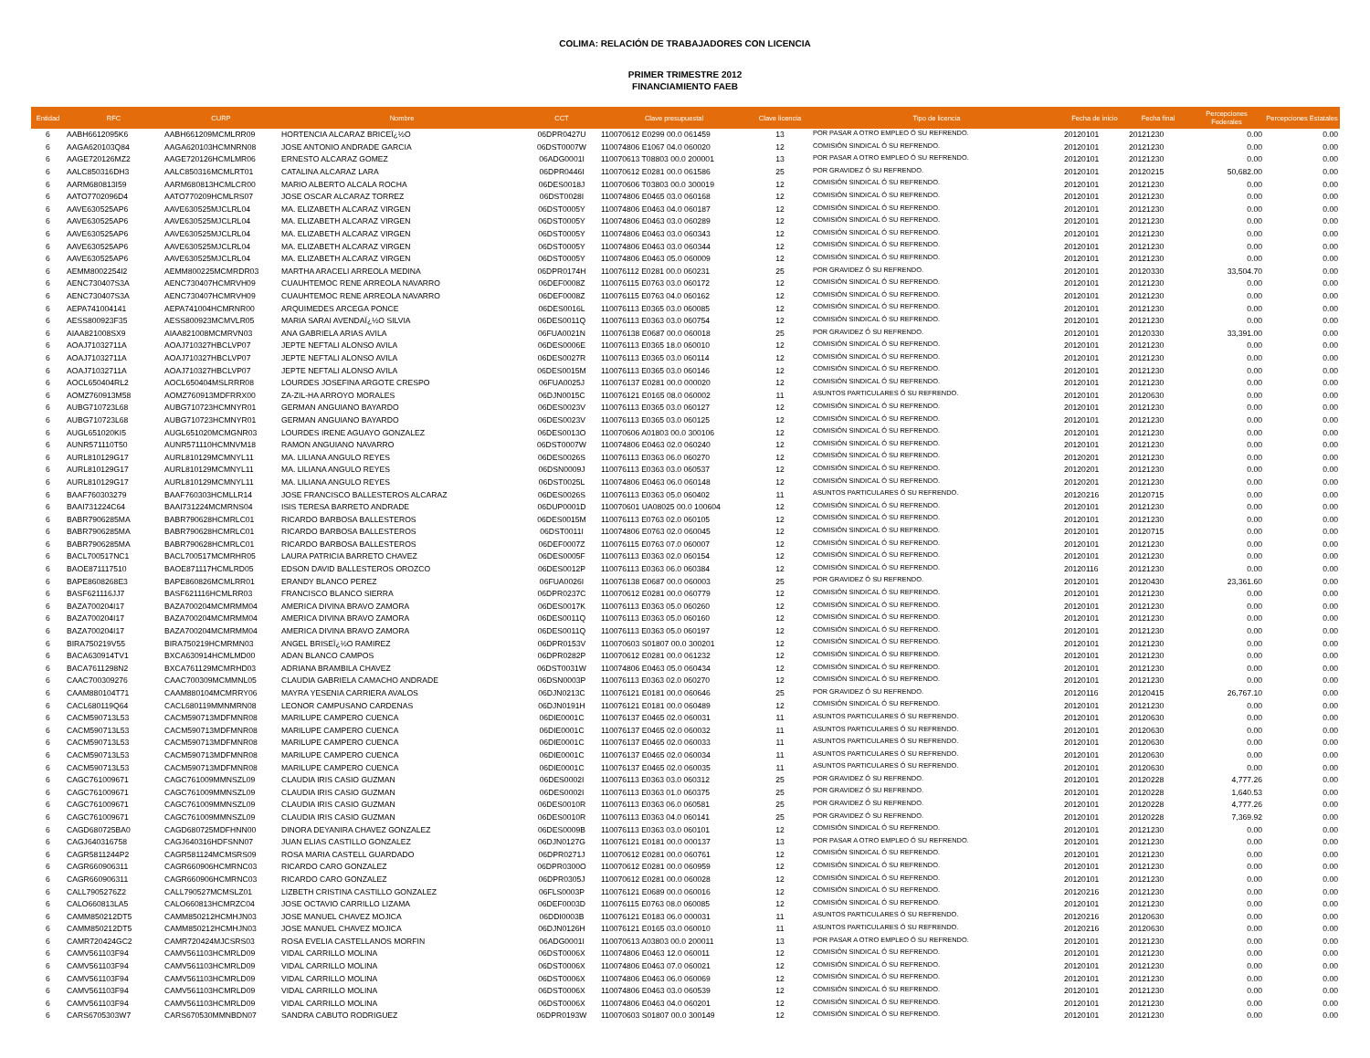COLIMA: RELACIÓN DE TRABAJADORES CON LICENCIA
PRIMER TRIMESTRE 2012
FINANCIAMIENTO FAEB
| Entidad | RFC | CURP | Nombre | CCT | Clave presupuestal | Clave licencia | Tipo de licencia | Fecha de inicio | Fecha final | Percepciones Federales | Percepciones Estatales |
| --- | --- | --- | --- | --- | --- | --- | --- | --- | --- | --- | --- |
| 6 | AABH6612095K6 | AABH661209MCMLRR09 | HORTENCIA ALCARAZ BRICEÏ¿½O | 06DPR0427U | 110070612 E0299 00.0 061459 | 13 | POR PASAR A OTRO EMPLEO Ó SU REFRENDO. | 20120101 | 20121230 | 0.00 | 0.00 |
| 6 | AAGA620103Q84 | AAGA620103HCMNRN08 | JOSE ANTONIO ANDRADE GARCIA | 06DST0007W | 110074806 E1067 04.0 060020 | 12 | COMISIÓN SINDICAL Ó SU REFRENDO. | 20120101 | 20121230 | 0.00 | 0.00 |
| 6 | AAGE720126MZ2 | AAGE720126HCMLMR06 | ERNESTO ALCARAZ GOMEZ | 06ADG0001I | 110070613 T08803 00.0 200001 | 13 | POR PASAR A OTRO EMPLEO Ó SU REFRENDO. | 20120101 | 20121230 | 0.00 | 0.00 |
| 6 | AALC850316DH3 | AALC850316MCMLRT01 | CATALINA ALCARAZ LARA | 06DPR0446I | 110070612 E0281 00.0 061586 | 25 | POR GRAVIDEZ Ó SU REFRENDO. | 20120101 | 20120215 | 50,682.00 | 0.00 |
| 6 | AARM680813I59 | AARM680813HCMLCR00 | MARIO ALBERTO ALCALA ROCHA | 06DES0018J | 110070606 T03803 00.0 300019 | 12 | COMISIÓN SINDICAL Ó SU REFRENDO. | 20120101 | 20121230 | 0.00 | 0.00 |
| 6 | AATO7702096D4 | AATO770209HCMLRS07 | JOSE OSCAR ALCARAZ TORREZ | 06DST0028I | 110074806 E0465 03.0 060168 | 12 | COMISIÓN SINDICAL Ó SU REFRENDO. | 20120101 | 20121230 | 0.00 | 0.00 |
| 6 | AAVE630525AP6 | AAVE630525MJCLRL04 | MA. ELIZABETH ALCARAZ VIRGEN | 06DST0005Y | 110074806 E0463 04.0 060187 | 12 | COMISIÓN SINDICAL Ó SU REFRENDO. | 20120101 | 20121230 | 0.00 | 0.00 |
| 6 | AAVE630525AP6 | AAVE630525MJCLRL04 | MA. ELIZABETH ALCARAZ VIRGEN | 06DST0005Y | 110074806 E0463 03.0 060289 | 12 | COMISIÓN SINDICAL Ó SU REFRENDO. | 20120101 | 20121230 | 0.00 | 0.00 |
| 6 | AAVE630525AP6 | AAVE630525MJCLRL04 | MA. ELIZABETH ALCARAZ VIRGEN | 06DST0005Y | 110074806 E0463 03.0 060343 | 12 | COMISIÓN SINDICAL Ó SU REFRENDO. | 20120101 | 20121230 | 0.00 | 0.00 |
| 6 | AAVE630525AP6 | AAVE630525MJCLRL04 | MA. ELIZABETH ALCARAZ VIRGEN | 06DST0005Y | 110074806 E0463 03.0 060344 | 12 | COMISIÓN SINDICAL Ó SU REFRENDO. | 20120101 | 20121230 | 0.00 | 0.00 |
| 6 | AAVE630525AP6 | AAVE630525MJCLRL04 | MA. ELIZABETH ALCARAZ VIRGEN | 06DST0005Y | 110074806 E0463 05.0 060009 | 12 | COMISIÓN SINDICAL Ó SU REFRENDO. | 20120101 | 20121230 | 0.00 | 0.00 |
| 6 | AEMM8002254I2 | AEMM800225MCMRDR03 | MARTHA ARACELI ARREOLA MEDINA | 06DPR0174H | 110076112 E0281 00.0 060231 | 25 | POR GRAVIDEZ Ó SU REFRENDO. | 20120101 | 20120330 | 33,504.70 | 0.00 |
| 6 | AENC730407S3A | AENC730407HCMRVH09 | CUAUHTEMOC RENE ARREOLA NAVARRO | 06DEF0008Z | 110076115 E0763 03.0 060172 | 12 | COMISIÓN SINDICAL Ó SU REFRENDO. | 20120101 | 20121230 | 0.00 | 0.00 |
| 6 | AENC730407S3A | AENC730407HCMRVH09 | CUAUHTEMOC RENE ARREOLA NAVARRO | 06DEF0008Z | 110076115 E0763 04.0 060162 | 12 | COMISIÓN SINDICAL Ó SU REFRENDO. | 20120101 | 20121230 | 0.00 | 0.00 |
| 6 | AEPA741004141 | AEPA741004HCMRNR00 | ARQUIMEDES ARCEGA PONCE | 06DES0016L | 110076113 E0365 03.0 060085 | 12 | COMISIÓN SINDICAL Ó SU REFRENDO. | 20120101 | 20121230 | 0.00 | 0.00 |
| 6 | AESS800923F35 | AESS800923MCMVLR05 | MARIA SARAI AVENDAÏ¿½O SILVIA | 06DES0011Q | 110076113 E0363 03.0 060754 | 12 | COMISIÓN SINDICAL Ó SU REFRENDO. | 20120101 | 20121230 | 0.00 | 0.00 |
| 6 | AIAA821008SX9 | AIAA821008MCMRVN03 | ANA GABRIELA ARIAS AVILA | 06FUA0021N | 110076138 E0687 00.0 060018 | 25 | POR GRAVIDEZ Ó SU REFRENDO. | 20120101 | 20120330 | 33,391.00 | 0.00 |
| 6 | AOAJ71032711A | AOAJ710327HBCLVP07 | JEPTE NEFTALI ALONSO AVILA | 06DES0006E | 110076113 E0365 18.0 060010 | 12 | COMISIÓN SINDICAL Ó SU REFRENDO. | 20120101 | 20121230 | 0.00 | 0.00 |
| 6 | AOAJ71032711A | AOAJ710327HBCLVP07 | JEPTE NEFTALI ALONSO AVILA | 06DES0027R | 110076113 E0365 03.0 060114 | 12 | COMISIÓN SINDICAL Ó SU REFRENDO. | 20120101 | 20121230 | 0.00 | 0.00 |
| 6 | AOAJ71032711A | AOAJ710327HBCLVP07 | JEPTE NEFTALI ALONSO AVILA | 06DES0015M | 110076113 E0365 03.0 060146 | 12 | COMISIÓN SINDICAL Ó SU REFRENDO. | 20120101 | 20121230 | 0.00 | 0.00 |
| 6 | AOCL650404RL2 | AOCL650404MSLRRR08 | LOURDES JOSEFINA ARGOTE CRESPO | 06FUA0025J | 110076137 E0281 00.0 000020 | 12 | COMISIÓN SINDICAL Ó SU REFRENDO. | 20120101 | 20121230 | 0.00 | 0.00 |
| 6 | AOMZ760913M58 | AOMZ760913MDFRRX00 | ZA-ZIL-HA ARROYO MORALES | 06DJN0015C | 110076121 E0165 08.0 060002 | 11 | ASUNTOS PARTICULARES Ó SU REFRENDO. | 20120101 | 20120630 | 0.00 | 0.00 |
| 6 | AUBG710723L68 | AUBG710723HCMNYR01 | GERMAN ANGUIANO BAYARDO | 06DES0023V | 110076113 E0365 03.0 060127 | 12 | COMISIÓN SINDICAL Ó SU REFRENDO. | 20120101 | 20121230 | 0.00 | 0.00 |
| 6 | AUBG710723L68 | AUBG710723HCMNYR01 | GERMAN ANGUIANO BAYARDO | 06DES0023V | 110076113 E0365 03.0 060125 | 12 | COMISIÓN SINDICAL Ó SU REFRENDO. | 20120101 | 20121230 | 0.00 | 0.00 |
| 6 | AUGL651020KI5 | AUGL651020MCMGNR03 | LOURDES IRENE AGUAYO GONZALEZ | 06DES0013O | 110070606 A01803 00.0 300106 | 12 | COMISIÓN SINDICAL Ó SU REFRENDO. | 20120101 | 20121230 | 0.00 | 0.00 |
| 6 | AUNR571110T50 | AUNR571110HCMNVM18 | RAMON ANGUIANO NAVARRO | 06DST0007W | 110074806 E0463 02.0 060240 | 12 | COMISIÓN SINDICAL Ó SU REFRENDO. | 20120101 | 20121230 | 0.00 | 0.00 |
| 6 | AURL810129G17 | AURL810129MCMNYL11 | MA. LILIANA ANGULO REYES | 06DES0026S | 110076113 E0363 06.0 060270 | 12 | COMISIÓN SINDICAL Ó SU REFRENDO. | 20120201 | 20121230 | 0.00 | 0.00 |
| 6 | AURL810129G17 | AURL810129MCMNYL11 | MA. LILIANA ANGULO REYES | 06DSN0009J | 110076113 E0363 03.0 060537 | 12 | COMISIÓN SINDICAL Ó SU REFRENDO. | 20120201 | 20121230 | 0.00 | 0.00 |
| 6 | AURL810129G17 | AURL810129MCMNYL11 | MA. LILIANA ANGULO REYES | 06DST0025L | 110074806 E0463 06.0 060148 | 12 | COMISIÓN SINDICAL Ó SU REFRENDO. | 20120201 | 20121230 | 0.00 | 0.00 |
| 6 | BAAF760303279 | BAAF760303HCMLLR14 | JOSE FRANCISCO BALLESTEROS ALCARAZ | 06DES0026S | 110076113 E0363 05.0 060402 | 11 | ASUNTOS PARTICULARES Ó SU REFRENDO. | 20120216 | 20120715 | 0.00 | 0.00 |
| 6 | BAAI731224C64 | BAAI731224MCMRNS04 | ISIS TERESA BARRETO ANDRADE | 06DUP0001D | 110070601 UA08025 00.0 100604 | 12 | COMISIÓN SINDICAL Ó SU REFRENDO. | 20120101 | 20121230 | 0.00 | 0.00 |
| 6 | BABR7906285MA | BABR790628HCMRLC01 | RICARDO BARBOSA BALLESTEROS | 06DES0015M | 110076113 E0763 02.0 060105 | 12 | COMISIÓN SINDICAL Ó SU REFRENDO. | 20120101 | 20121230 | 0.00 | 0.00 |
| 6 | BABR7906285MA | BABR790628HCMRLC01 | RICARDO BARBOSA BALLESTEROS | 06DST0011I | 110074806 E0763 02.0 060045 | 12 | COMISIÓN SINDICAL Ó SU REFRENDO. | 20120101 | 20120715 | 0.00 | 0.00 |
| 6 | BABR7906285MA | BABR790628HCMRLC01 | RICARDO BARBOSA BALLESTEROS | 06DEF0007Z | 110076115 E0763 07.0 060007 | 12 | COMISIÓN SINDICAL Ó SU REFRENDO. | 20120101 | 20121230 | 0.00 | 0.00 |
| 6 | BACL700517NC1 | BACL700517MCMRHR05 | LAURA PATRICIA BARRETO CHAVEZ | 06DES0005F | 110076113 E0363 02.0 060154 | 12 | COMISIÓN SINDICAL Ó SU REFRENDO. | 20120101 | 20121230 | 0.00 | 0.00 |
| 6 | BAOE871117510 | BAOE871117HCMLRD05 | EDSON DAVID BALLESTEROS OROZCO | 06DES0012P | 110076113 E0363 06.0 060384 | 12 | COMISIÓN SINDICAL Ó SU REFRENDO. | 20120116 | 20121230 | 0.00 | 0.00 |
| 6 | BAPE8608268E3 | BAPE860826MCMLRR01 | ERANDY BLANCO PEREZ | 06FUA0026I | 110076138 E0687 00.0 060003 | 25 | POR GRAVIDEZ Ó SU REFRENDO. | 20120101 | 20120430 | 23,361.60 | 0.00 |
| 6 | BASF621116JJ7 | BASF621116HCMLRR03 | FRANCISCO BLANCO SIERRA | 06DPR0237C | 110070612 E0281 00.0 060779 | 12 | COMISIÓN SINDICAL Ó SU REFRENDO. | 20120101 | 20121230 | 0.00 | 0.00 |
| 6 | BAZA700204I17 | BAZA700204MCMRMM04 | AMERICA DIVINA BRAVO ZAMORA | 06DES0017K | 110076113 E0363 05.0 060260 | 12 | COMISIÓN SINDICAL Ó SU REFRENDO. | 20120101 | 20121230 | 0.00 | 0.00 |
| 6 | BAZA700204I17 | BAZA700204MCMRMM04 | AMERICA DIVINA BRAVO ZAMORA | 06DES0011Q | 110076113 E0363 05.0 060160 | 12 | COMISIÓN SINDICAL Ó SU REFRENDO. | 20120101 | 20121230 | 0.00 | 0.00 |
| 6 | BAZA700204I17 | BAZA700204MCMRMM04 | AMERICA DIVINA BRAVO ZAMORA | 06DES0011Q | 110076113 E0363 05.0 060197 | 12 | COMISIÓN SINDICAL Ó SU REFRENDO. | 20120101 | 20121230 | 0.00 | 0.00 |
| 6 | BIRA750219V55 | BIRA750219HCMRMN03 | ANGEL BRISEÏ¿½O RAMIREZ | 06DPR0153V | 110070603 S01807 00.0 300201 | 12 | COMISIÓN SINDICAL Ó SU REFRENDO. | 20120101 | 20121230 | 0.00 | 0.00 |
| 6 | BACA630914TV1 | BXCA630914HCMLMD00 | ADAN BLANCO CAMPOS | 06DPR0282P | 110070612 E0281 00.0 061232 | 12 | COMISIÓN SINDICAL Ó SU REFRENDO. | 20120101 | 20121230 | 0.00 | 0.00 |
| 6 | BACA7611298N2 | BXCA761129MCMRHD03 | ADRIANA BRAMBILA CHAVEZ | 06DST0031W | 110074806 E0463 05.0 060434 | 12 | COMISIÓN SINDICAL Ó SU REFRENDO. | 20120101 | 20121230 | 0.00 | 0.00 |
| 6 | CAAC700309276 | CAAC700309MCMMNL05 | CLAUDIA GABRIELA CAMACHO ANDRADE | 06DSN0003P | 110076113 E0363 02.0 060270 | 12 | COMISIÓN SINDICAL Ó SU REFRENDO. | 20120101 | 20121230 | 0.00 | 0.00 |
| 6 | CAAM880104T71 | CAAM880104MCMRRY06 | MAYRA YESENIA CARRIERA AVALOS | 06DJN0213C | 110076121 E0181 00.0 060646 | 25 | POR GRAVIDEZ Ó SU REFRENDO. | 20120116 | 20120415 | 26,767.10 | 0.00 |
| 6 | CACL680119Q64 | CACL680119MMNMRN08 | LEONOR CAMPUSANO CARDENAS | 06DJN0191H | 110076121 E0181 00.0 060489 | 12 | COMISIÓN SINDICAL Ó SU REFRENDO. | 20120101 | 20121230 | 0.00 | 0.00 |
| 6 | CACM590713L53 | CACM590713MDFMNR08 | MARILUPE CAMPERO CUENCA | 06DIE0001C | 110076137 E0465 02.0 060031 | 11 | ASUNTOS PARTICULARES Ó SU REFRENDO. | 20120101 | 20120630 | 0.00 | 0.00 |
| 6 | CACM590713L53 | CACM590713MDFMNR08 | MARILUPE CAMPERO CUENCA | 06DIE0001C | 110076137 E0465 02.0 060032 | 11 | ASUNTOS PARTICULARES Ó SU REFRENDO. | 20120101 | 20120630 | 0.00 | 0.00 |
| 6 | CACM590713L53 | CACM590713MDFMNR08 | MARILUPE CAMPERO CUENCA | 06DIE0001C | 110076137 E0465 02.0 060033 | 11 | ASUNTOS PARTICULARES Ó SU REFRENDO. | 20120101 | 20120630 | 0.00 | 0.00 |
| 6 | CACM590713L53 | CACM590713MDFMNR08 | MARILUPE CAMPERO CUENCA | 06DIE0001C | 110076137 E0465 02.0 060034 | 11 | ASUNTOS PARTICULARES Ó SU REFRENDO. | 20120101 | 20120630 | 0.00 | 0.00 |
| 6 | CACM590713L53 | CACM590713MDFMNR08 | MARILUPE CAMPERO CUENCA | 06DIE0001C | 110076137 E0465 02.0 060035 | 11 | ASUNTOS PARTICULARES Ó SU REFRENDO. | 20120101 | 20120630 | 0.00 | 0.00 |
| 6 | CAGC761009671 | CAGC761009MMNSZL09 | CLAUDIA IRIS CASIO GUZMAN | 06DES0002I | 110076113 E0363 03.0 060312 | 25 | POR GRAVIDEZ Ó SU REFRENDO. | 20120101 | 20120228 | 4,777.26 | 0.00 |
| 6 | CAGC761009671 | CAGC761009MMNSZL09 | CLAUDIA IRIS CASIO GUZMAN | 06DES0002I | 110076113 E0363 01.0 060375 | 25 | POR GRAVIDEZ Ó SU REFRENDO. | 20120101 | 20120228 | 1,640.53 | 0.00 |
| 6 | CAGC761009671 | CAGC761009MMNSZL09 | CLAUDIA IRIS CASIO GUZMAN | 06DES0010R | 110076113 E0363 06.0 060581 | 25 | POR GRAVIDEZ Ó SU REFRENDO. | 20120101 | 20120228 | 4,777.26 | 0.00 |
| 6 | CAGC761009671 | CAGC761009MMNSZL09 | CLAUDIA IRIS CASIO GUZMAN | 06DES0010R | 110076113 E0363 04.0 060141 | 25 | POR GRAVIDEZ Ó SU REFRENDO. | 20120101 | 20120228 | 7,369.92 | 0.00 |
| 6 | CAGD680725BA0 | CAGD680725MDFHNN00 | DINORA DEYANIRA CHAVEZ GONZALEZ | 06DES0009B | 110076113 E0363 03.0 060101 | 12 | COMISIÓN SINDICAL Ó SU REFRENDO. | 20120101 | 20121230 | 0.00 | 0.00 |
| 6 | CAGJ640316758 | CAGJ640316HDFSNN07 | JUAN ELIAS CASTILLO GONZALEZ | 06DJN0127G | 110076121 E0181 00.0 000137 | 13 | POR PASAR A OTRO EMPLEO Ó SU REFRENDO. | 20120101 | 20121230 | 0.00 | 0.00 |
| 6 | CAGR5811244P2 | CAGR581124MCMSRS09 | ROSA MARIA CASTELL GUARDADO | 06DPR0271J | 110070612 E0281 00.0 060761 | 12 | COMISIÓN SINDICAL Ó SU REFRENDO. | 20120101 | 20121230 | 0.00 | 0.00 |
| 6 | CAGR660906311 | CAGR660906HCMRNC03 | RICARDO CARO GONZALEZ | 06DPR0300O | 110070612 E0281 00.0 060959 | 12 | COMISIÓN SINDICAL Ó SU REFRENDO. | 20120101 | 20121230 | 0.00 | 0.00 |
| 6 | CAGR660906311 | CAGR660906HCMRNC03 | RICARDO CARO GONZALEZ | 06DPR0305J | 110070612 E0281 00.0 060028 | 12 | COMISIÓN SINDICAL Ó SU REFRENDO. | 20120101 | 20121230 | 0.00 | 0.00 |
| 6 | CALL7905276Z2 | CALL790527MCMSLZ01 | LIZBETH CRISTINA CASTILLO GONZALEZ | 06FLS0003P | 110076121 E0689 00.0 060016 | 12 | COMISIÓN SINDICAL Ó SU REFRENDO. | 20120216 | 20121230 | 0.00 | 0.00 |
| 6 | CALO660813LA5 | CALO660813HCMRZC04 | JOSE OCTAVIO CARRILLO LIZAMA | 06DEF0003D | 110076115 E0763 08.0 060085 | 12 | COMISIÓN SINDICAL Ó SU REFRENDO. | 20120101 | 20121230 | 0.00 | 0.00 |
| 6 | CAMM850212DT5 | CAMM850212HCMHJN03 | JOSE MANUEL CHAVEZ MOJICA | 06DDI0003B | 110076121 E0183 06.0 000031 | 11 | ASUNTOS PARTICULARES Ó SU REFRENDO. | 20120216 | 20120630 | 0.00 | 0.00 |
| 6 | CAMM850212DT5 | CAMM850212HCMHJN03 | JOSE MANUEL CHAVEZ MOJICA | 06DJN0126H | 110076121 E0165 03.0 060010 | 11 | ASUNTOS PARTICULARES Ó SU REFRENDO. | 20120216 | 20120630 | 0.00 | 0.00 |
| 6 | CAMR720424GC2 | CAMR720424MJCSRS03 | ROSA EVELIA CASTELLANOS MORFIN | 06ADG0001I | 110070613 A03803 00.0 200011 | 13 | POR PASAR A OTRO EMPLEO Ó SU REFRENDO. | 20120101 | 20121230 | 0.00 | 0.00 |
| 6 | CAMV561103F94 | CAMV561103HCMRLD09 | VIDAL CARRILLO MOLINA | 06DST0006X | 110074806 E0463 12.0 060011 | 12 | COMISIÓN SINDICAL Ó SU REFRENDO. | 20120101 | 20121230 | 0.00 | 0.00 |
| 6 | CAMV561103F94 | CAMV561103HCMRLD09 | VIDAL CARRILLO MOLINA | 06DST0006X | 110074806 E0463 07.0 060021 | 12 | COMISIÓN SINDICAL Ó SU REFRENDO. | 20120101 | 20121230 | 0.00 | 0.00 |
| 6 | CAMV561103F94 | CAMV561103HCMRLD09 | VIDAL CARRILLO MOLINA | 06DST0006X | 110074806 E0463 06.0 060069 | 12 | COMISIÓN SINDICAL Ó SU REFRENDO. | 20120101 | 20121230 | 0.00 | 0.00 |
| 6 | CAMV561103F94 | CAMV561103HCMRLD09 | VIDAL CARRILLO MOLINA | 06DST0006X | 110074806 E0463 03.0 060539 | 12 | COMISIÓN SINDICAL Ó SU REFRENDO. | 20120101 | 20121230 | 0.00 | 0.00 |
| 6 | CAMV561103F94 | CAMV561103HCMRLD09 | VIDAL CARRILLO MOLINA | 06DST0006X | 110074806 E0463 04.0 060201 | 12 | COMISIÓN SINDICAL Ó SU REFRENDO. | 20120101 | 20121230 | 0.00 | 0.00 |
| 6 | CARS6705303W7 | CARS670530MMNBDN07 | SANDRA CABUTO RODRIGUEZ | 06DPR0193W | 110070603 S01807 00.0 300149 | 12 | COMISIÓN SINDICAL Ó SU REFRENDO. | 20120101 | 20121230 | 0.00 | 0.00 |